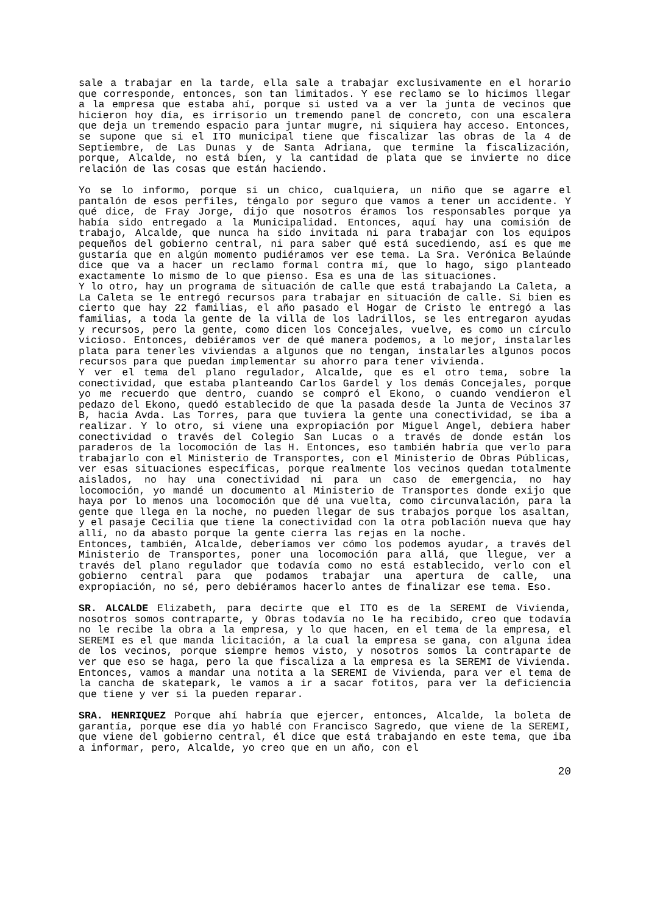sale a trabajar en la tarde, ella sale a trabajar exclusivamente en el horario que corresponde, entonces, son tan limitados. Y ese reclamo se lo hicimos llegar a la empresa que estaba ahí, porque si usted va a ver la junta de vecinos que hicieron hoy día, es irrisorio un tremendo panel de concreto, con una escalera que deja un tremendo espacio para juntar mugre, ni siquiera hay acceso. Entonces, se supone que si el ITO municipal tiene que fiscalizar las obras de la 4 de Septiembre, de Las Dunas y de Santa Adriana, que termine la fiscalización, porque, Alcalde, no está bien, y la cantidad de plata que se invierte no dice relación de las cosas que están haciendo.
Yo se lo informo, porque si un chico, cualquiera, un niño que se agarre el pantalón de esos perfiles, téngalo por seguro que vamos a tener un accidente. Y qué dice, de Fray Jorge, dijo que nosotros éramos los responsables porque ya había sido entregado a la Municipalidad. Entonces, aquí hay una comisión de trabajo, Alcalde, que nunca ha sido invitada ni para trabajar con los equipos pequeños del gobierno central, ni para saber qué está sucediendo, así es que me gustaría que en algún momento pudiéramos ver ese tema. La Sra. Verónica Belaúnde dice que va a hacer un reclamo formal contra mí, que lo hago, sigo planteado exactamente lo mismo de lo que pienso. Esa es una de las situaciones.
Y lo otro, hay un programa de situación de calle que está trabajando La Caleta, a La Caleta se le entregó recursos para trabajar en situación de calle. Si bien es cierto que hay 22 familias, el año pasado el Hogar de Cristo le entregó a las familias, a toda la gente de la villa de los ladrillos, se les entregaron ayudas y recursos, pero la gente, como dicen los Concejales, vuelve, es como un círculo vicioso. Entonces, debiéramos ver de qué manera podemos, a lo mejor, instalarles plata para tenerles viviendas a algunos que no tengan, instalarles algunos pocos recursos para que puedan implementar su ahorro para tener vivienda.
Y ver el tema del plano regulador, Alcalde, que es el otro tema, sobre la conectividad, que estaba planteando Carlos Gardel y los demás Concejales, porque yo me recuerdo que dentro, cuando se compró el Ekono, o cuando vendieron el pedazo del Ekono, quedó establecido de que la pasada desde la Junta de Vecinos 37 B, hacia Avda. Las Torres, para que tuviera la gente una conectividad, se iba a realizar. Y lo otro, si viene una expropiación por Miguel Angel, debiera haber conectividad o través del Colegio San Lucas o a través de donde están los paraderos de la locomoción de las H. Entonces, eso también habría que verlo para trabajarlo con el Ministerio de Transportes, con el Ministerio de Obras Públicas, ver esas situaciones específicas, porque realmente los vecinos quedan totalmente aislados, no hay una conectividad ni para un caso de emergencia, no hay locomoción, yo mandé un documento al Ministerio de Transportes donde exijo que haya por lo menos una locomoción que dé una vuelta, como circunvalación, para la gente que llega en la noche, no pueden llegar de sus trabajos porque los asaltan, y el pasaje Cecilia que tiene la conectividad con la otra población nueva que hay allí, no da abasto porque la gente cierra las rejas en la noche.
Entonces, también, Alcalde, deberíamos ver cómo los podemos ayudar, a través del Ministerio de Transportes, poner una locomoción para allá, que llegue, ver a través del plano regulador que todavía como no está establecido, verlo con el gobierno central para que podamos trabajar una apertura de calle, una expropiación, no sé, pero debiéramos hacerlo antes de finalizar ese tema. Eso.
SR. ALCALDE Elizabeth, para decirte que el ITO es de la SEREMI de Vivienda, nosotros somos contraparte, y Obras todavía no le ha recibido, creo que todavía no le recibe la obra a la empresa, y lo que hacen, en el tema de la empresa, el SEREMI es el que manda licitación, a la cual la empresa se gana, con alguna idea de los vecinos, porque siempre hemos visto, y nosotros somos la contraparte de ver que eso se haga, pero la que fiscaliza a la empresa es la SEREMI de Vivienda. Entonces, vamos a mandar una notita a la SEREMI de Vivienda, para ver el tema de la cancha de skatepark, le vamos a ir a sacar fotitos, para ver la deficiencia que tiene y ver si la pueden reparar.
SRA. HENRIQUEZ Porque ahí habría que ejercer, entonces, Alcalde, la boleta de garantía, porque ese día yo hablé con Francisco Sagredo, que viene de la SEREMI, que viene del gobierno central, él dice que está trabajando en este tema, que iba a informar, pero, Alcalde, yo creo que en un año, con el
20